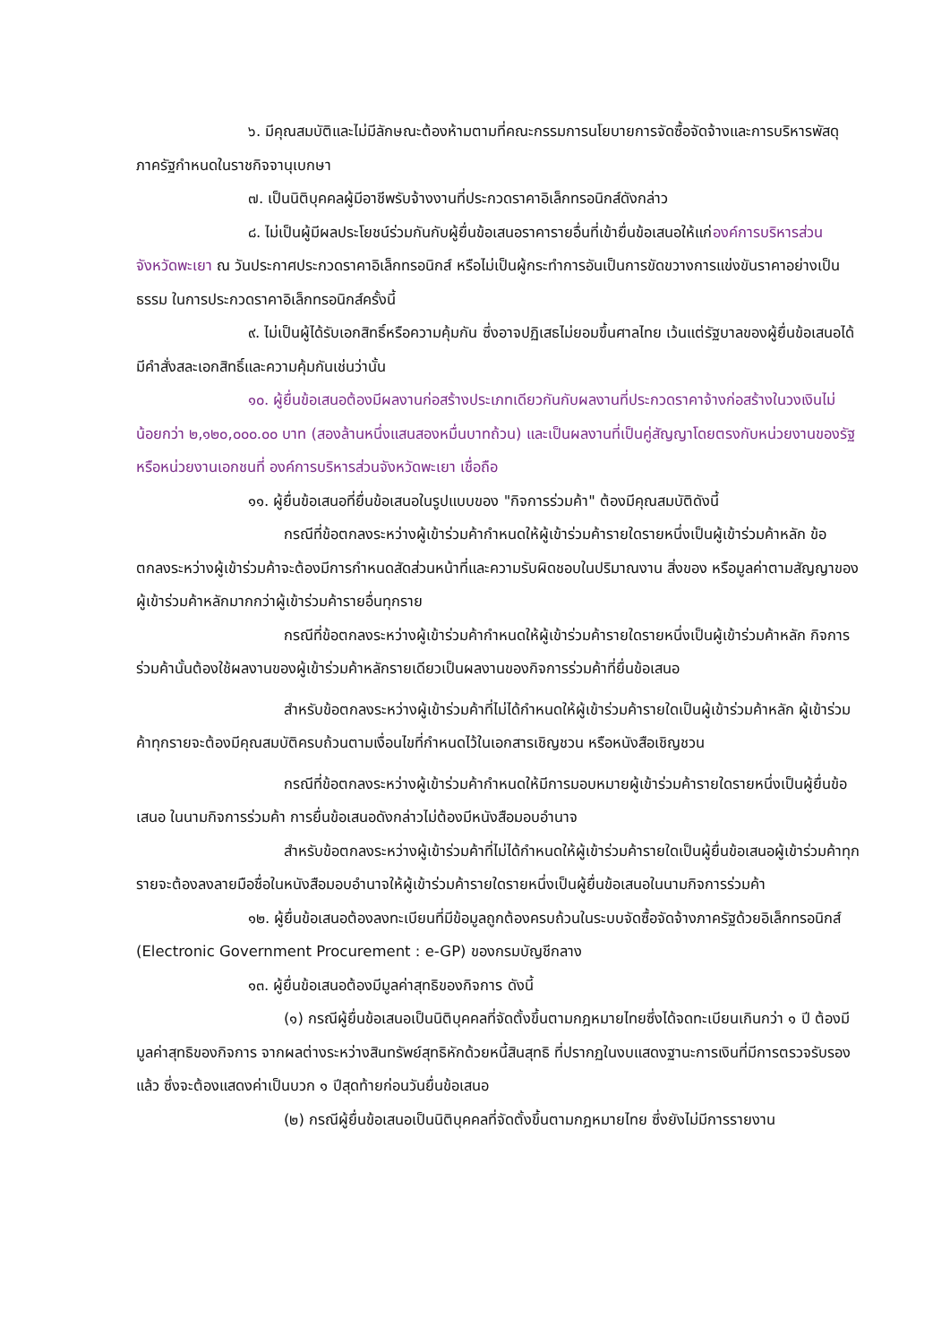๖. มีคุณสมบัติและไม่มีลักษณะต้องห้ามตามที่คณะกรรมการนโยบายการจัดซื้อจัดจ้างและการบริหารพัสดุภาครัฐกำหนดในราชกิจจานุเบกษา
๗. เป็นนิติบุคคลผู้มีอาชีพรับจ้างงานที่ประกวดราคาอิเล็กทรอนิกส์ดังกล่าว
๘. ไม่เป็นผู้มีผลประโยชน์ร่วมกันกับผู้ยื่นข้อเสนอราคารายอื่นที่เข้ายื่นข้อเสนอให้แก่องค์การบริหารส่วนจังหวัดพะเยา ณ วันประกาศประกวดราคาอิเล็กทรอนิกส์ หรือไม่เป็นผู้กระทำการอันเป็นการขัดขวางการแข่งขันราคาอย่างเป็นธรรม ในการประกวดราคาอิเล็กทรอนิกส์ครั้งนี้
๙. ไม่เป็นผู้ได้รับเอกสิทธิ์หรือความคุ้มกัน ซึ่งอาจปฏิเสธไม่ยอมขึ้นศาลไทย เว้นแต่รัฐบาลของผู้ยื่นข้อเสนอได้มีคำสั่งสละเอกสิทธิ์และความคุ้มกันเช่นว่านั้น
๑๐. ผู้ยื่นข้อเสนอต้องมีผลงานก่อสร้างประเภทเดียวกันกับผลงานที่ประกวดราคาจ้างก่อสร้างในวงเงินไม่น้อยกว่า ๒,๑๒๐,๐๐๐.๐๐ บาท (สองล้านหนึ่งแสนสองหมื่นบาทถ้วน) และเป็นผลงานที่เป็นคู่สัญญาโดยตรงกับหน่วยงานของรัฐ หรือหน่วยงานเอกชนที่ องค์การบริหารส่วนจังหวัดพะเยา เชื่อถือ
๑๑. ผู้ยื่นข้อเสนอที่ยื่นข้อเสนอในรูปแบบของ "กิจการร่วมค้า" ต้องมีคุณสมบัติดังนี้
กรณีที่ข้อตกลงระหว่างผู้เข้าร่วมค้ากำหนดให้ผู้เข้าร่วมค้ารายใดรายหนึ่งเป็นผู้เข้าร่วมค้าหลัก ข้อตกลงระหว่างผู้เข้าร่วมค้าจะต้องมีการกำหนดสัดส่วนหน้าที่และความรับผิดชอบในปริมาณงาน สิ่งของ หรือมูลค่าตามสัญญาของผู้เข้าร่วมค้าหลักมากกว่าผู้เข้าร่วมค้ารายอื่นทุกราย
กรณีที่ข้อตกลงระหว่างผู้เข้าร่วมค้ากำหนดให้ผู้เข้าร่วมค้ารายใดรายหนึ่งเป็นผู้เข้าร่วมค้าหลัก กิจการร่วมค้านั้นต้องใช้ผลงานของผู้เข้าร่วมค้าหลักรายเดียวเป็นผลงานของกิจการร่วมค้าที่ยื่นข้อเสนอ
สำหรับข้อตกลงระหว่างผู้เข้าร่วมค้าที่ไม่ได้กำหนดให้ผู้เข้าร่วมค้ารายใดเป็นผู้เข้าร่วมค้าหลัก ผู้เข้าร่วมค้าทุกรายจะต้องมีคุณสมบัติครบถ้วนตามเงื่อนไขที่กำหนดไว้ในเอกสารเชิญชวน หรือหนังสือเชิญชวน
กรณีที่ข้อตกลงระหว่างผู้เข้าร่วมค้ากำหนดให้มีการมอบหมายผู้เข้าร่วมค้ารายใดรายหนึ่งเป็นผู้ยื่นข้อเสนอ ในนามกิจการร่วมค้า การยื่นข้อเสนอดังกล่าวไม่ต้องมีหนังสือมอบอำนาจ
สำหรับข้อตกลงระหว่างผู้เข้าร่วมค้าที่ไม่ได้กำหนดให้ผู้เข้าร่วมค้ารายใดเป็นผู้ยื่นข้อเสนอผู้เข้าร่วมค้าทุกรายจะต้องลงลายมือชื่อในหนังสือมอบอำนาจให้ผู้เข้าร่วมค้ารายใดรายหนึ่งเป็นผู้ยื่นข้อเสนอในนามกิจการร่วมค้า
๑๒. ผู้ยื่นข้อเสนอต้องลงทะเบียนที่มีข้อมูลถูกต้องครบถ้วนในระบบจัดซื้อจัดจ้างภาครัฐด้วยอิเล็กทรอนิกส์ (Electronic Government Procurement : e-GP) ของกรมบัญชีกลาง
๑๓. ผู้ยื่นข้อเสนอต้องมีมูลค่าสุทธิของกิจการ ดังนี้
(๑) กรณีผู้ยื่นข้อเสนอเป็นนิติบุคคลที่จัดตั้งขึ้นตามกฎหมายไทยซึ่งได้จดทะเบียนเกินกว่า ๑ ปี ต้องมีมูลค่าสุทธิของกิจการ จากผลต่างระหว่างสินทรัพย์สุทธิหักด้วยหนี้สินสุทธิ ที่ปรากฏในงบแสดงฐานะการเงินที่มีการตรวจรับรองแล้ว ซึ่งจะต้องแสดงค่าเป็นบวก ๑ ปีสุดท้ายก่อนวันยื่นข้อเสนอ
(๒) กรณีผู้ยื่นข้อเสนอเป็นนิติบุคคลที่จัดตั้งขึ้นตามกฎหมายไทย ซึ่งยังไม่มีการรายงาน